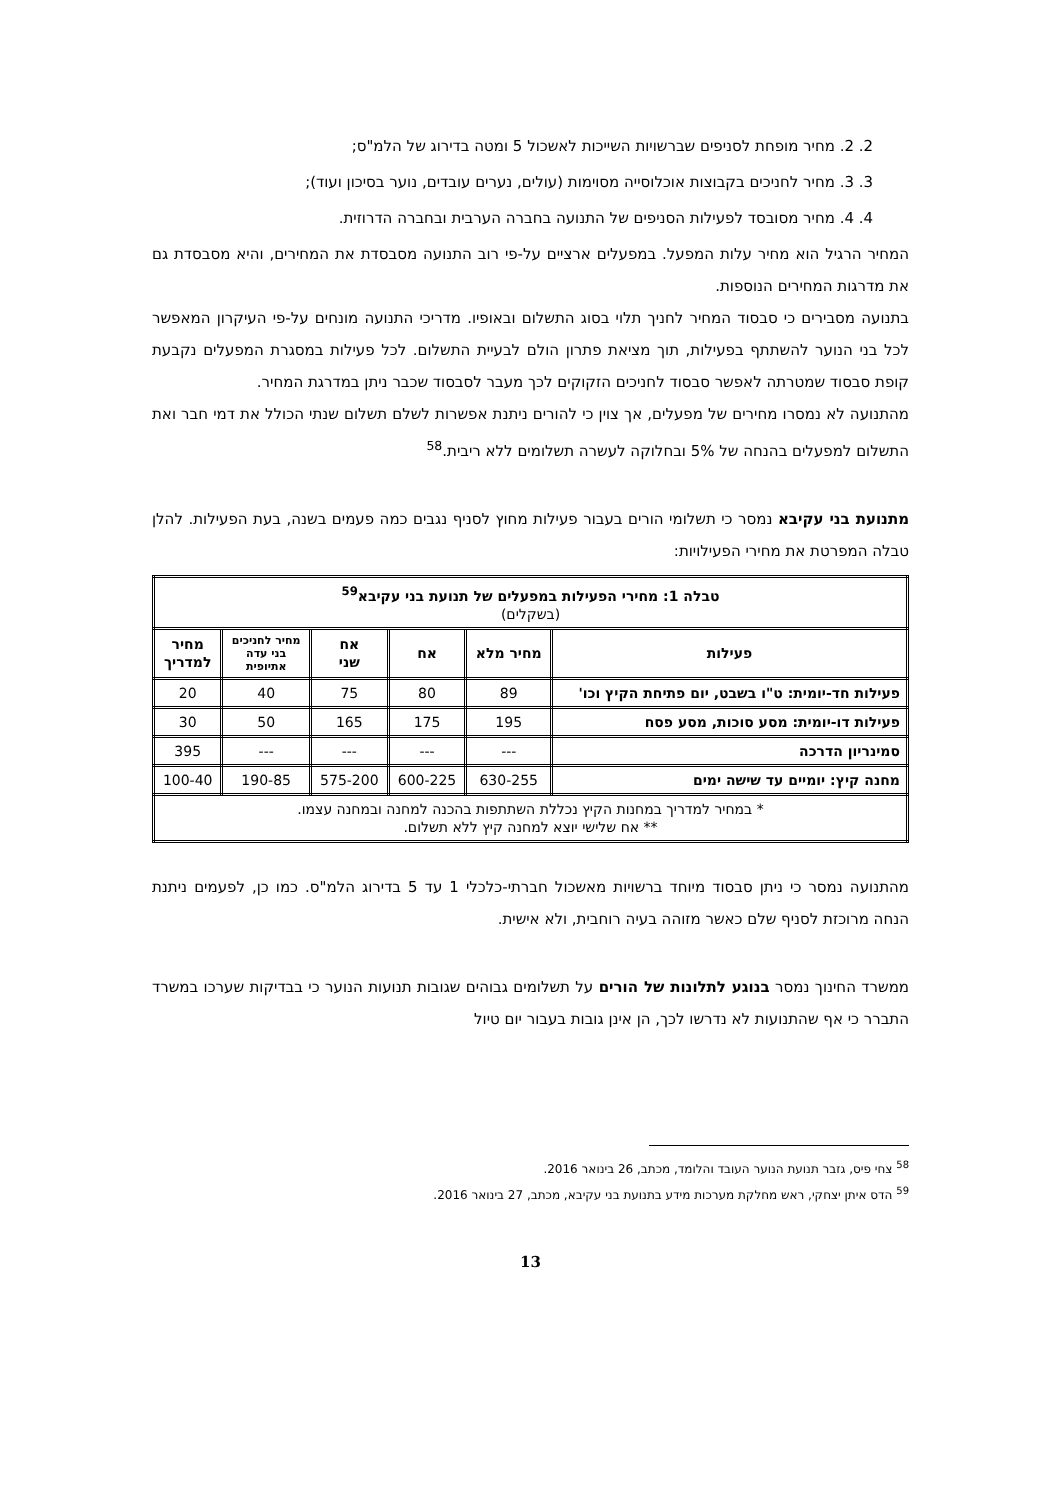2. 2. מחיר מופחת לסניפים שברשויות השייכות לאשכול 5 ומטה בדירוג של הלמ"ס;
3. 3. מחיר לחניכים בקבוצות אוכלוסייה מסוימות (עולים, נערים עובדים, נוער בסיכון ועוד);
4. 4. מחיר מסובסד לפעילות הסניפים של התנועה בחברה הערבית ובחברה הדרוזית.
המחיר הרגיל הוא מחיר עלות המפעל. במפעלים ארציים על-פי רוב התנועה מסבסדת את המחירים, והיא מסבסדת גם את מדרגות המחירים הנוספות.
בתנועה מסבירים כי סבסוד המחיר לחניך תלוי בסוג התשלום ובאופיו. מדריכי התנועה מונחים על-פי העיקרון המאפשר לכל בני הנוער להשתתף בפעילות, תוך מציאת פתרון הולם לבעיית התשלום. לכל פעילות במסגרת המפעלים נקבעת קופת סבסוד שמטרתה לאפשר סבסוד לחניכים הזקוקים לכך מעבר לסבסוד שכבר ניתן במדרגת המחיר.
מהתנועה לא נמסרו מחירים של מפעלים, אך צוין כי להורים ניתנת אפשרות לשלם תשלום שנתי הכולל את דמי חבר ואת התשלום למפעלים בהנחה של 5% ובחלוקה לעשרה תשלומים ללא ריבית.<sup>58</sup>
מתנועת בני עקיבא נמסר כי תשלומי הורים בעבור פעילות מחוץ לסניף נגבים כמה פעמים בשנה, בעת הפעילות. להלן טבלה המפרטת את מחירי הפעילויות:
| טבלה 1: מחירי הפעילות במפעלים של תנועת בני עקיבא<sup>59</sup> (בשקלים) | | | | | |
| --- | --- | --- | --- | --- | --- |
| פעילות | מחיר מלא | אח | אח שני | מחיר לחניכים בני עדה אתיופית | מחיר למדריך |
| פעילות חד-יומית: ט"ו בשבט, יום פתיחת הקיץ וכו' | 89 | 80 | 75 | 40 | 20 |
| פעילות דו-יומית: מסע סוכות, מסע פסח | 195 | 175 | 165 | 50 | 30 |
| סמינריון הדרכה | --- | --- | --- | --- | 395 |
| מחנה קיץ: יומיים עד שישה ימים | 630-255 | 600-225 | 575-200 | 190-85 | 100-40 |
| * במחיר למדריך במחנות הקיץ נכללת השתתפות בהכנה למחנה ובמחנה עצמו. ** אח שלישי יוצא למחנה קיץ ללא תשלום. | | | | | |
מהתנועה נמסר כי ניתן סבסוד מיוחד ברשויות מאשכול חברתי-כלכלי 1 עד 5 בדירוג הלמ"ס. כמו כן, לפעמים ניתנת הנחה מרוכזת לסניף שלם כאשר מזוהה בעיה רוחבית, ולא אישית.
ממשרד החינוך נמסר בנוגע לתלונות של הורים על תשלומים גבוהים שגובות תנועות הנוער כי בבדיקות שערכו במשרד התברר כי אף שהתנועות לא נדרשו לכך, הן אינן גובות בעבור יום טיול
<sup>58</sup> צחי פיס, גזבר תנועת הנוער העובד והלומד, מכתב, 26 בינואר 2016.
<sup>59</sup> הדס איתן יצחקי, ראש מחלקת מערכות מידע בתנועת בני עקיבא, מכתב, 27 בינואר 2016.
13